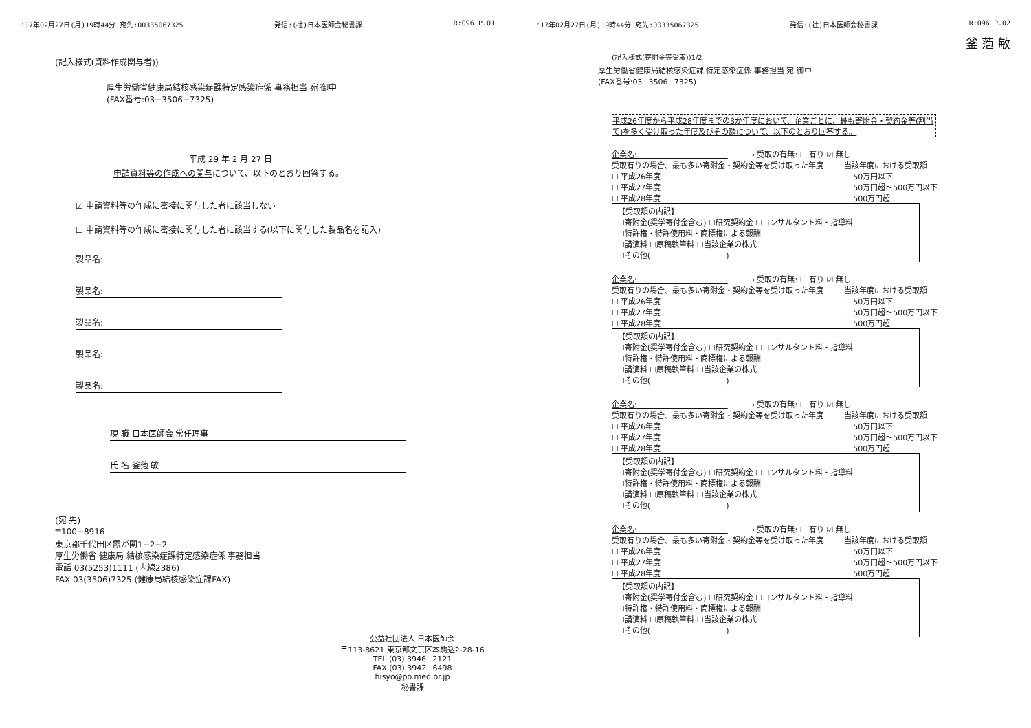'17年02月27日(月)19時44分 宛先:00335067325 発信:(社)日本医師会秘書課 R:096 P.01
(記入様式(資料作成関与者))
厚生労働省健康局結核感染症課特定感染症係 事務担当 宛 御中
(FAX番号:03−3506−7325)
平成 29 年 2 月 27 日
申請資料等の作成への関与について、以下のとおり回答する。
☑ 申請資料等の作成に密接に関与した者に該当しない
☐ 申請資料等の作成に密接に関与した者に該当する(以下に関与した製品名を記入)
製品名:
製品名:
製品名:
製品名:
製品名:
現 職 日本医師会 常任理事
氏 名 釜萢 敏
(宛 先)
〒100−8916
東京都千代田区霞が関1−2−2
厚生労働省 健康局 結核感染症課特定感染症係 事務担当
電話 03(5253)1111 (内線2386)
FAX 03(3506)7325 (健康局結核感染症課FAX)
公益社団法人 日本医師会
〒113-8621 東京都文京区本駒込2-28-16
TEL (03) 3946−2121
FAX (03) 3942−6498
hisyo@po.med.or.jp
秘書課
'17年02月27日(月)19時44分 宛先:00335067325 発信:(社)日本医師会秘書課 R:096 P.02
釜 萢 敏
(記入様式(寄附金等受取))1/2
厚生労働省健康局結核感染症課 特定感染症係 事務担当 宛 御中
(FAX番号:03−3506−7325)
平成26年度から平成28年度までの3か年度において、企業ごとに、最も寄附金・契約金等(割当て)を多く受け取った年度及びその額について、以下のとおり回答する。
企業名:　　　　　　　　　　　　→ 受取の有無: ☐ 有り ☑ 無し
受取有りの場合、最も多い寄附金・契約金等を受け取った年度
☐ 平成26年度
☐ 平成27年度
☐ 平成28年度
当該年度における受取額
☐ 50万円以下
☐ 50万円超〜500万円以下
☐ 500万円超
【受取額の内訳】
☐寄附金(奨学寄付金含む) ☐研究契約金 ☐コンサルタント料・指導料
☐特許権・特許使用料・商標権による報酬
☐講演料 ☐原稿執筆料 ☐当該企業の株式
☐その他(　　　　　　　　　　)
企業名:　　　　　　　　　　　　→ 受取の有無: ☐ 有り ☑ 無し
受取有りの場合、最も多い寄附金・契約金等を受け取った年度
☐ 平成26年度
☐ 平成27年度
☐ 平成28年度
当該年度における受取額
☐ 50万円以下
☐ 50万円超〜500万円以下
☐ 500万円超
【受取額の内訳】
☐寄附金(奨学寄付金含む) ☐研究契約金 ☐コンサルタント料・指導料
☐特許権・特許使用料・商標権による報酬
☐講演料 ☐原稿執筆料 ☐当該企業の株式
☐その他(　　　　　　　　　　)
企業名:　　　　　　　　　　　　→ 受取の有無: ☐ 有り ☑ 無し
受取有りの場合、最も多い寄附金・契約金等を受け取った年度
☐ 平成26年度
☐ 平成27年度
☐ 平成28年度
当該年度における受取額
☐ 50万円以下
☐ 50万円超〜500万円以下
☐ 500万円超
【受取額の内訳】
☐寄附金(奨学寄付金含む) ☐研究契約金 ☐コンサルタント料・指導料
☐特許権・特許使用料・商標権による報酬
☐講演料 ☐原稿執筆料 ☐当該企業の株式
☐その他(　　　　　　　　　　)
企業名:　　　　　　　　　　　　→ 受取の有無: ☐ 有り ☑ 無し
受取有りの場合、最も多い寄附金・契約金等を受け取った年度
☐ 平成26年度
☐ 平成27年度
☐ 平成28年度
当該年度における受取額
☐ 50万円以下
☐ 50万円超〜500万円以下
☐ 500万円超
【受取額の内訳】
☐寄附金(奨学寄付金含む) ☐研究契約金 ☐コンサルタント料・指導料
☐特許権・特許使用料・商標権による報酬
☐講演料 ☐原稿執筆料 ☐当該企業の株式
☐その他(　　　　　　　　　　)